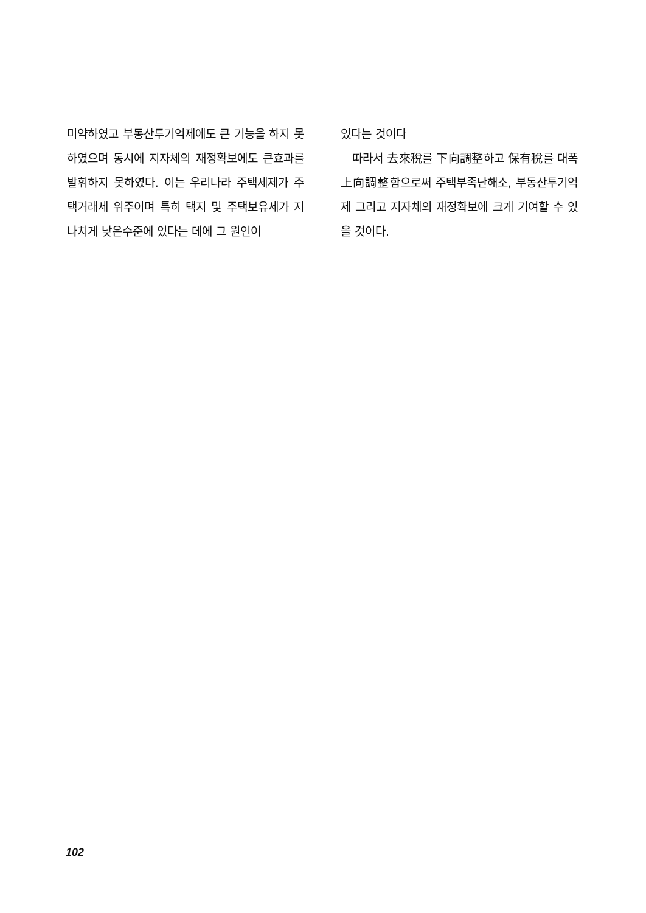미약하였고 부동산투기억제에도 큰 기능을 하지 못하였으며 동시에 지자체의 재정확보에도 큰효과를 발휘하지 못하였다. 이는 우리나라 주택세제가 주택거래세 위주이며 특히 택지 및 주택보유세가 지나치게 낮은수준에 있다는 데에 그 원인이
있다는 것이다
따라서 去來稅를 下向調整하고 保有稅를 대폭 上向調整함으로써 주택부족난해소, 부동산투기억제 그리고 지자체의 재정확보에 크게 기여할 수 있을 것이다.
102